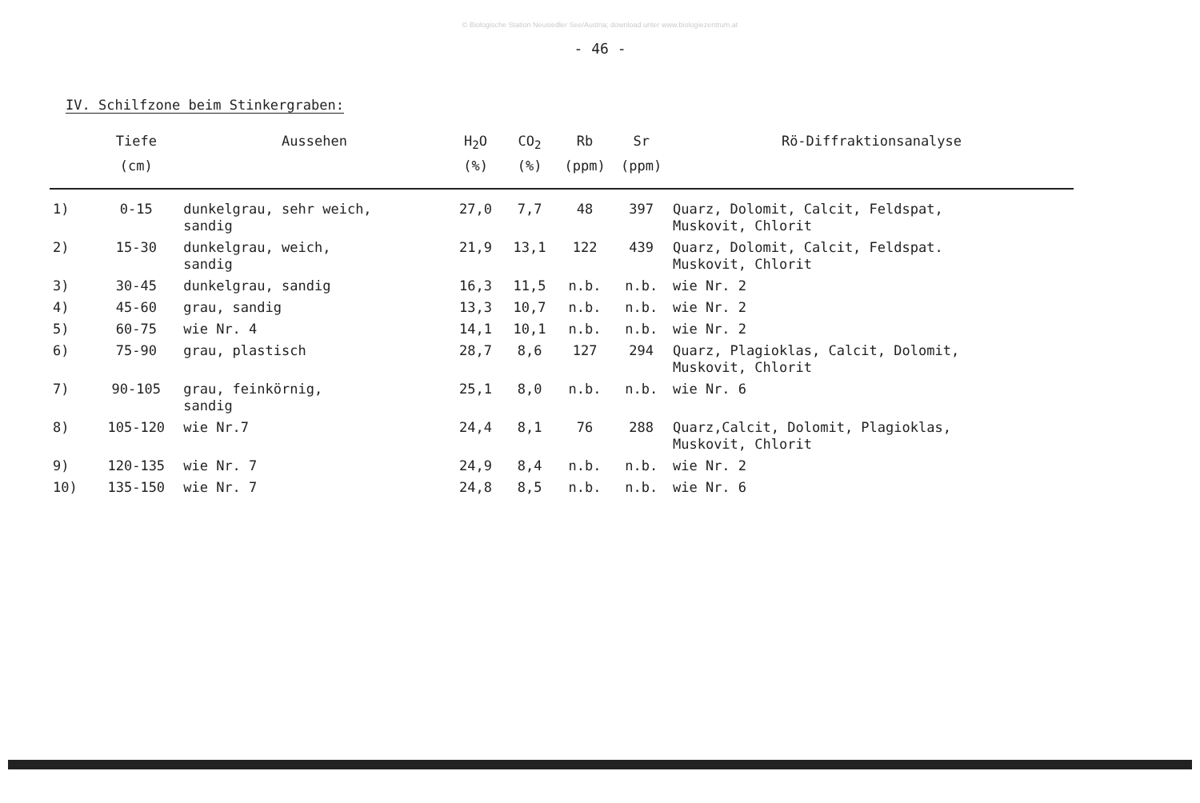© Biologische Station Neusiedler See/Austria; download unter www.biologiezentrum.at
- 46 -
IV. Schilfzone beim Stinkergraben:
| | Tiefe | Aussehen | H<sub>2</sub>O | CO<sub>2</sub> | Rb | Sr | Rö-Diffraktionsanalyse |
| --- | --- | --- | --- | --- | --- | --- | --- |
| | (cm) | | (%) | (%) | (ppm) | (ppm) | |
| 1) | 0-15 | dunkelgrau, sehr weich, sandig | 27,0 | 7,7 | 48 | 397 | Quarz, Dolomit, Calcit, Feldspat, Muskovit, Chlorit |
| 2) | 15-30 | dunkelgrau, weich, sandig | 21,9 | 13,1 | 122 | 439 | Quarz, Dolomit, Calcit, Feldspat. Muskovit, Chlorit |
| 3) | 30-45 | dunkelgrau, sandig | 16,3 | 11,5 | n.b. | n.b. | wie Nr. 2 |
| 4) | 45-60 | grau, sandig | 13,3 | 10,7 | n.b. | n.b. | wie Nr. 2 |
| 5) | 60-75 | wie Nr. 4 | 14,1 | 10,1 | n.b. | n.b. | wie Nr. 2 |
| 6) | 75-90 | grau, plastisch | 28,7 | 8,6 | 127 | 294 | Quarz, Plagioklas, Calcit, Dolomit, Muskovit, Chlorit |
| 7) | 90-105 | grau, feinkörnig, sandig | 25,1 | 8,0 | n.b. | n.b. | wie Nr. 6 |
| 8) | 105-120 | wie Nr.7 | 24,4 | 8,1 | 76 | 288 | Quarz,Calcit, Dolomit, Plagioklas, Muskovit, Chlorit |
| 9) | 120-135 | wie Nr. 7 | 24,9 | 8,4 | n.b. | n.b. | wie Nr. 2 |
| 10) | 135-150 | wie Nr. 7 | 24,8 | 8,5 | n.b. | n.b. | wie Nr. 6 |